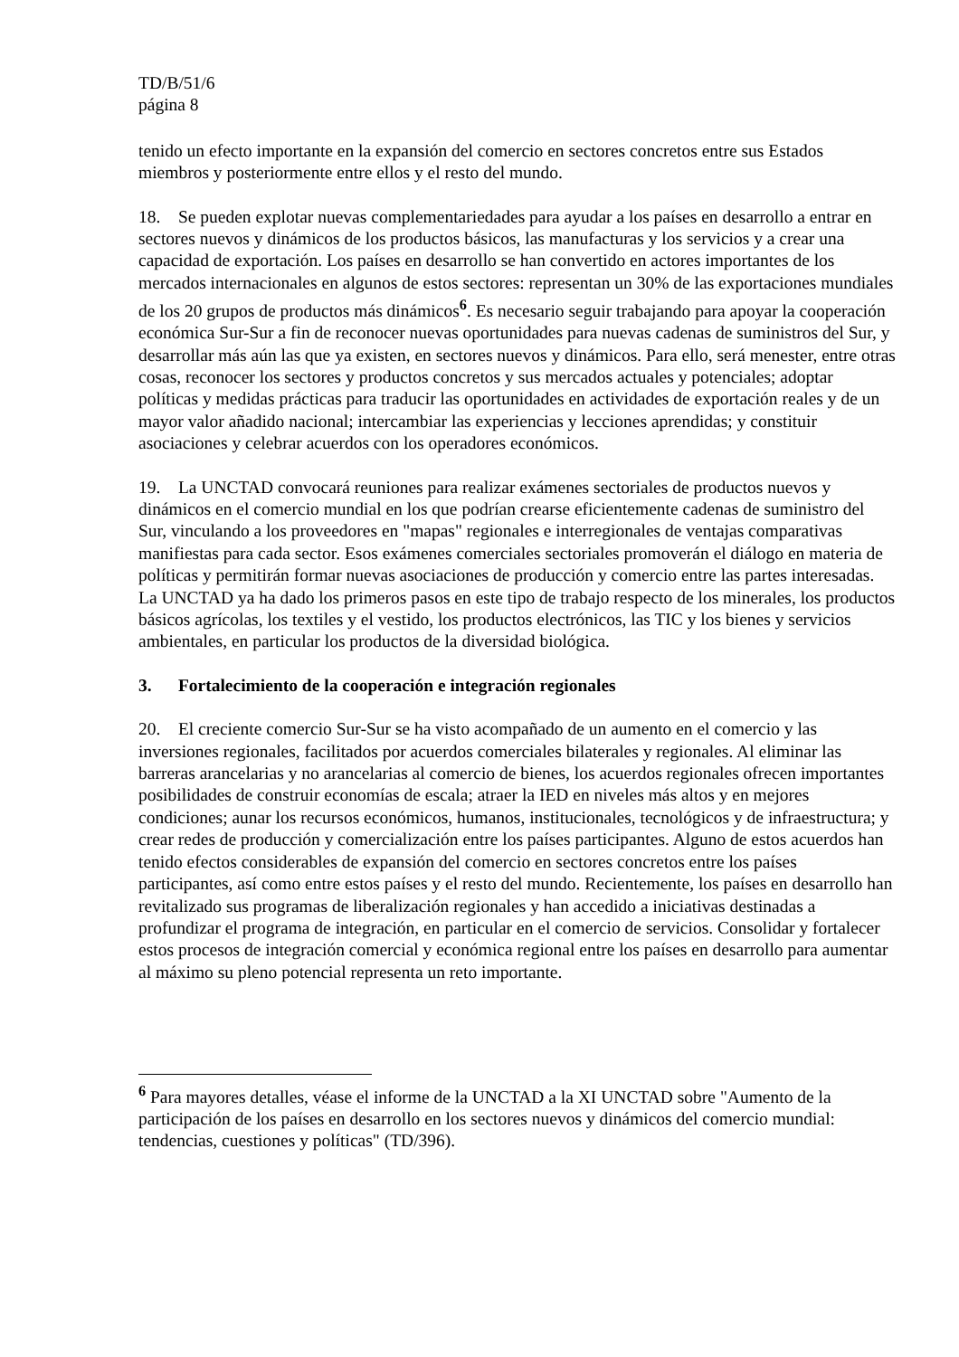TD/B/51/6
página 8
tenido un efecto importante en la expansión del comercio en sectores concretos entre sus Estados miembros y posteriormente entre ellos y el resto del mundo.
18. Se pueden explotar nuevas complementariedades para ayudar a los países en desarrollo a entrar en sectores nuevos y dinámicos de los productos básicos, las manufacturas y los servicios y a crear una capacidad de exportación. Los países en desarrollo se han convertido en actores importantes de los mercados internacionales en algunos de estos sectores: representan un 30% de las exportaciones mundiales de los 20 grupos de productos más dinámicos<sup>6</sup>. Es necesario seguir trabajando para apoyar la cooperación económica Sur-Sur a fin de reconocer nuevas oportunidades para nuevas cadenas de suministros del Sur, y desarrollar más aún las que ya existen, en sectores nuevos y dinámicos. Para ello, será menester, entre otras cosas, reconocer los sectores y productos concretos y sus mercados actuales y potenciales; adoptar políticas y medidas prácticas para traducir las oportunidades en actividades de exportación reales y de un mayor valor añadido nacional; intercambiar las experiencias y lecciones aprendidas; y constituir asociaciones y celebrar acuerdos con los operadores económicos.
19. La UNCTAD convocará reuniones para realizar exámenes sectoriales de productos nuevos y dinámicos en el comercio mundial en los que podrían crearse eficientemente cadenas de suministro del Sur, vinculando a los proveedores en "mapas" regionales e interregionales de ventajas comparativas manifiestas para cada sector. Esos exámenes comerciales sectoriales promoverán el diálogo en materia de políticas y permitirán formar nuevas asociaciones de producción y comercio entre las partes interesadas. La UNCTAD ya ha dado los primeros pasos en este tipo de trabajo respecto de los minerales, los productos básicos agrícolas, los textiles y el vestido, los productos electrónicos, las TIC y los bienes y servicios ambientales, en particular los productos de la diversidad biológica.
3. Fortalecimiento de la cooperación e integración regionales
20. El creciente comercio Sur-Sur se ha visto acompañado de un aumento en el comercio y las inversiones regionales, facilitados por acuerdos comerciales bilaterales y regionales. Al eliminar las barreras arancelarias y no arancelarias al comercio de bienes, los acuerdos regionales ofrecen importantes posibilidades de construir economías de escala; atraer la IED en niveles más altos y en mejores condiciones; aunar los recursos económicos, humanos, institucionales, tecnológicos y de infraestructura; y crear redes de producción y comercialización entre los países participantes. Alguno de estos acuerdos han tenido efectos considerables de expansión del comercio en sectores concretos entre los países participantes, así como entre estos países y el resto del mundo. Recientemente, los países en desarrollo han revitalizado sus programas de liberalización regionales y han accedido a iniciativas destinadas a profundizar el programa de integración, en particular en el comercio de servicios. Consolidar y fortalecer estos procesos de integración comercial y económica regional entre los países en desarrollo para aumentar al máximo su pleno potencial representa un reto importante.
<sup>6</sup> Para mayores detalles, véase el informe de la UNCTAD a la XI UNCTAD sobre "Aumento de la participación de los países en desarrollo en los sectores nuevos y dinámicos del comercio mundial: tendencias, cuestiones y políticas" (TD/396).